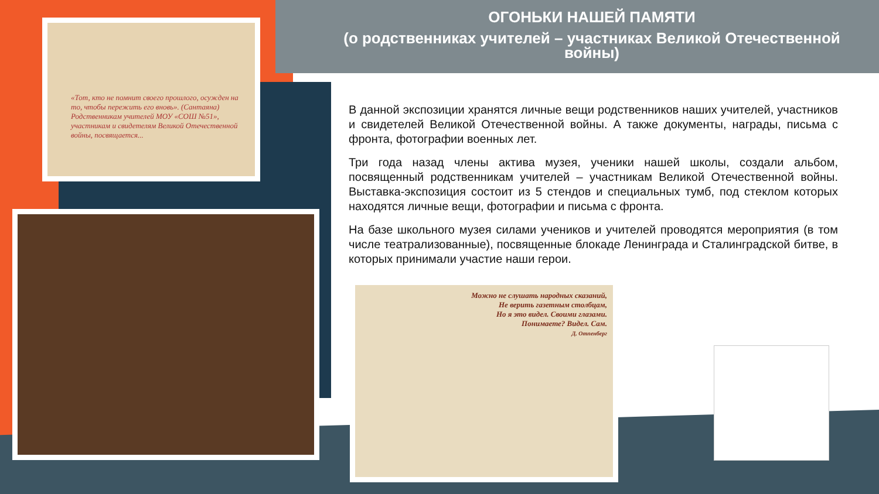«Тот, кто не помнит своего прошлого, осужден на то, чтобы пережить его вновь». (Сантаяна)
Родственникам учителей МОУ «СОШ №51», участникам и свидетелям Великой Отечественной войны, посвящается...
ОГОНЬКИ НАШЕЙ ПАМЯТИ
(о родственниках учителей – участниках Великой Отечественной войны)
В данной экспозиции хранятся личные вещи родственников наших учителей, участников и свидетелей Великой Отечественной войны. А также документы, награды, письма с фронта, фотографии военных лет.
Три года назад члены актива музея, ученики нашей школы, создали альбом, посвященный родственникам учителей – участникам Великой Отечественной войны. Выставка-экспозиция состоит из 5 стендов и специальных тумб, под стеклом которых находятся личные вещи, фотографии и письма с фронта.
На базе школьного музея силами учеников и учителей проводятся мероприятия (в том числе театрализованные), посвященные блокаде Ленинграда и Сталинградской битве, в которых принимали участие наши герои.
Можно не слушать народных сказаний,
Не верить газетным столбцам,
Но я это видел. Своими глазами.
Понимаете? Видел. Сам.
Д. Отпенберг